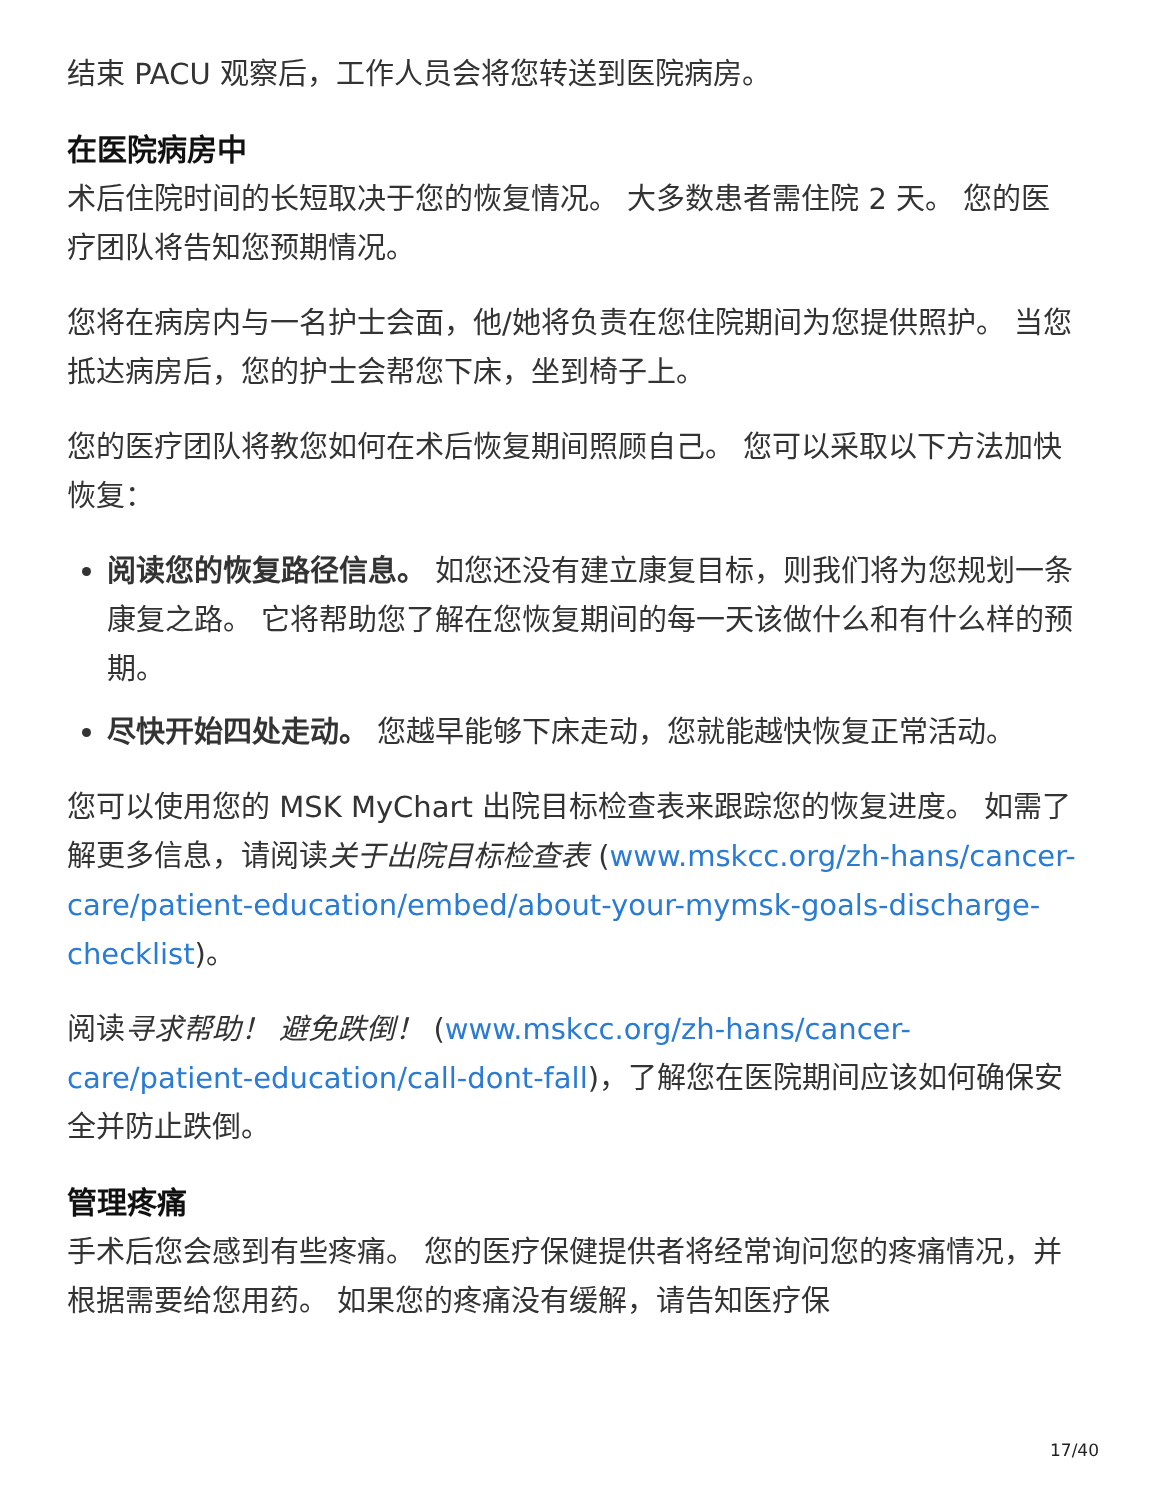结束 PACU 观察后，工作人员会将您转送到医院病房。
在医院病房中
术后住院时间的长短取决于您的恢复情况。 大多数患者需住院 2 天。 您的医疗团队将告知您预期情况。
您将在病房内与一名护士会面，他/她将负责在您住院期间为您提供照护。 当您抵达病房后，您的护士会帮您下床，坐到椅子上。
您的医疗团队将教您如何在术后恢复期间照顾自己。 您可以采取以下方法加快恢复：
阅读您的恢复路径信息。 如您还没有建立康复目标，则我们将为您规划一条康复之路。 它将帮助您了解在您恢复期间的每一天该做什么和有什么样的预期。
尽快开始四处走动。 您越早能够下床走动，您就能越快恢复正常活动。
您可以使用您的 MSK MyChart 出院目标检查表来跟踪您的恢复进度。 如需了解更多信息，请阅读关于出院目标检查表 (www.mskcc.org/zh-hans/cancer-care/patient-education/embed/about-your-mymsk-goals-discharge-checklist)。
阅读寻求帮助！ 避免跌倒！ (www.mskcc.org/zh-hans/cancer-care/patient-education/call-dont-fall)，了解您在医院期间应该如何确保安全并防止跌倒。
管理疼痛
手术后您会感到有些疼痛。 您的医疗保健提供者将经常询问您的疼痛情况，并根据需要给您用药。 如果您的疼痛没有缓解，请告知医疗保
17/40